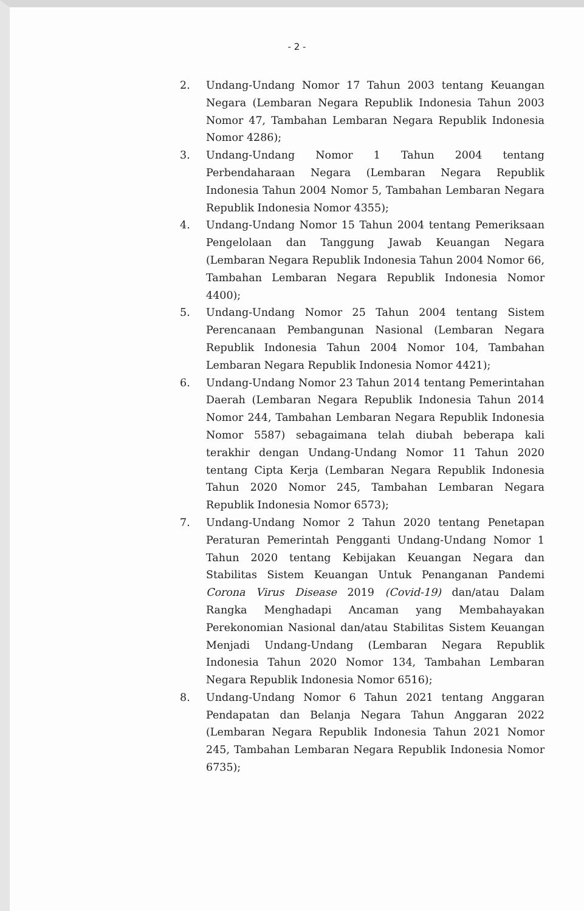- 2 -
2. Undang-Undang Nomor 17 Tahun 2003 tentang Keuangan Negara (Lembaran Negara Republik Indonesia Tahun 2003 Nomor 47, Tambahan Lembaran Negara Republik Indonesia Nomor 4286);
3. Undang-Undang Nomor 1 Tahun 2004 tentang Perbendaharaan Negara (Lembaran Negara Republik Indonesia Tahun 2004 Nomor 5, Tambahan Lembaran Negara Republik Indonesia Nomor 4355);
4. Undang-Undang Nomor 15 Tahun 2004 tentang Pemeriksaan Pengelolaan dan Tanggung Jawab Keuangan Negara (Lembaran Negara Republik Indonesia Tahun 2004 Nomor 66, Tambahan Lembaran Negara Republik Indonesia Nomor 4400);
5. Undang-Undang Nomor 25 Tahun 2004 tentang Sistem Perencanaan Pembangunan Nasional (Lembaran Negara Republik Indonesia Tahun 2004 Nomor 104, Tambahan Lembaran Negara Republik Indonesia Nomor 4421);
6. Undang-Undang Nomor 23 Tahun 2014 tentang Pemerintahan Daerah (Lembaran Negara Republik Indonesia Tahun 2014 Nomor 244, Tambahan Lembaran Negara Republik Indonesia Nomor 5587) sebagaimana telah diubah beberapa kali terakhir dengan Undang-Undang Nomor 11 Tahun 2020 tentang Cipta Kerja (Lembaran Negara Republik Indonesia Tahun 2020 Nomor 245, Tambahan Lembaran Negara Republik Indonesia Nomor 6573);
7. Undang-Undang Nomor 2 Tahun 2020 tentang Penetapan Peraturan Pemerintah Pengganti Undang-Undang Nomor 1 Tahun 2020 tentang Kebijakan Keuangan Negara dan Stabilitas Sistem Keuangan Untuk Penanganan Pandemi Corona Virus Disease 2019 (Covid-19) dan/atau Dalam Rangka Menghadapi Ancaman yang Membahayakan Perekonomian Nasional dan/atau Stabilitas Sistem Keuangan Menjadi Undang-Undang (Lembaran Negara Republik Indonesia Tahun 2020 Nomor 134, Tambahan Lembaran Negara Republik Indonesia Nomor 6516);
8. Undang-Undang Nomor 6 Tahun 2021 tentang Anggaran Pendapatan dan Belanja Negara Tahun Anggaran 2022 (Lembaran Negara Republik Indonesia Tahun 2021 Nomor 245, Tambahan Lembaran Negara Republik Indonesia Nomor 6735);